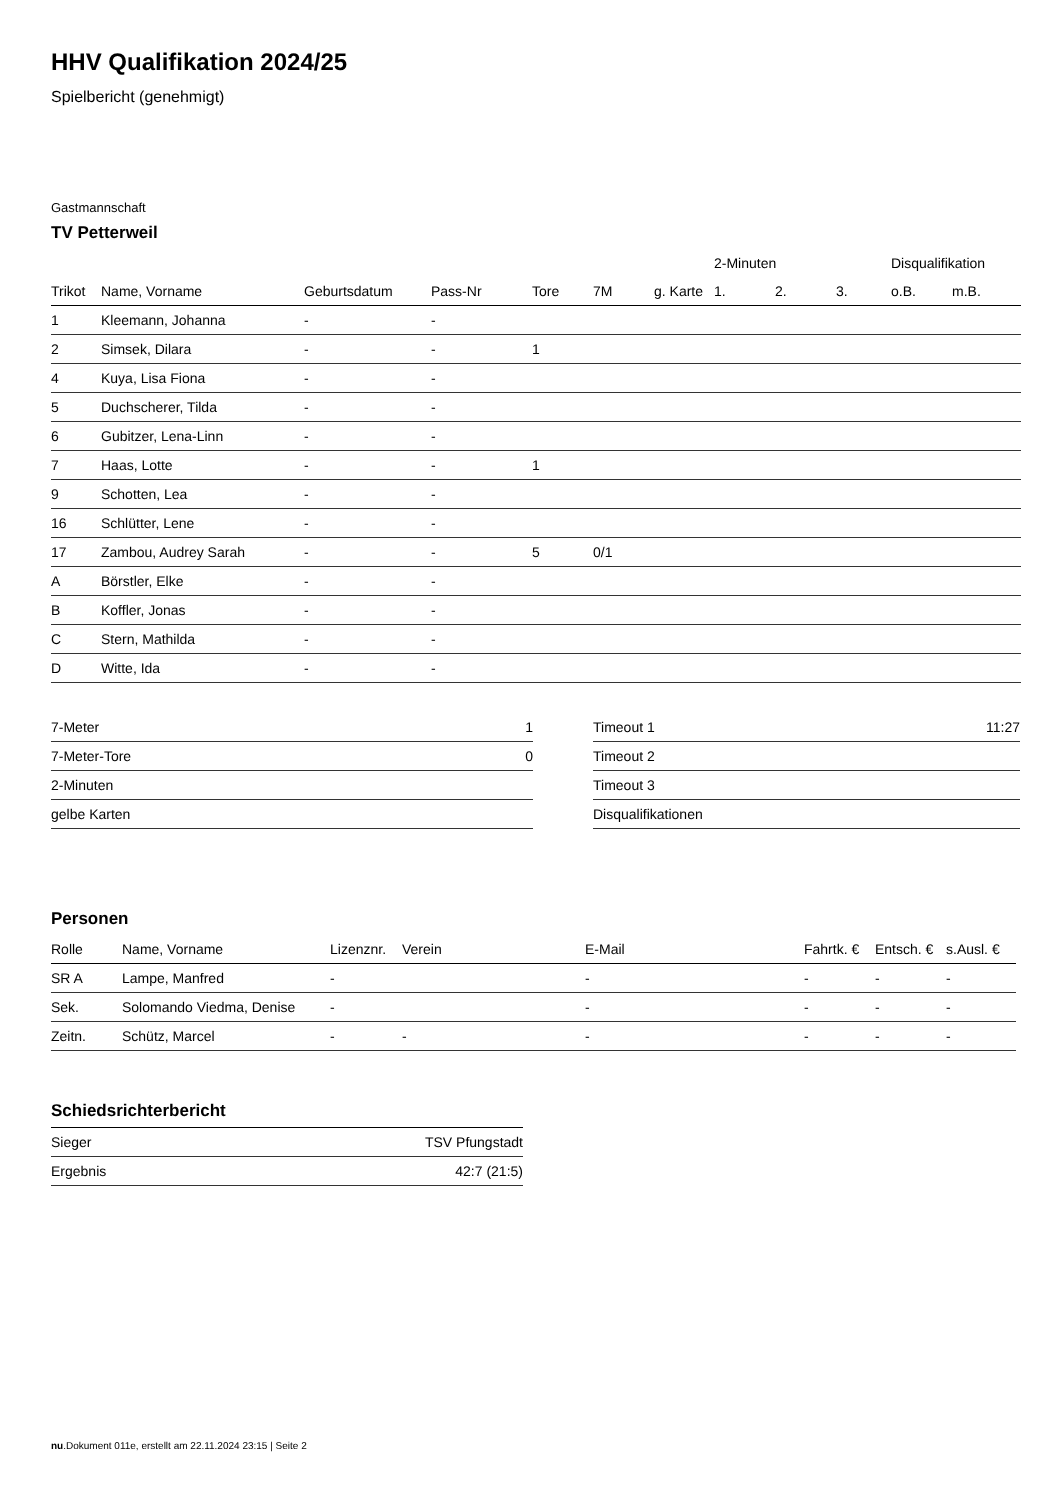HHV Qualifikation 2024/25
Spielbericht (genehmigt)
Gastmannschaft
TV Petterweil
| | | | | | | | 2-Minuten | | | Disqualifikation | |
| --- | --- | --- | --- | --- | --- | --- | --- | --- | --- | --- | --- |
| Trikot | Name, Vorname | Geburtsdatum | Pass-Nr | Tore | 7M | g. Karte | 1. | 2. | 3. | o.B. | m.B. |
| 1 | Kleemann, Johanna | - | - | | | | | | | | |
| 2 | Simsek, Dilara | - | - | 1 | | | | | | | |
| 4 | Kuya, Lisa Fiona | - | - | | | | | | | | |
| 5 | Duchscherer, Tilda | - | - | | | | | | | | |
| 6 | Gubitzer, Lena-Linn | - | - | | | | | | | | |
| 7 | Haas, Lotte | - | - | 1 | | | | | | | |
| 9 | Schotten, Lea | - | - | | | | | | | | |
| 16 | Schlütter, Lene | - | - | | | | | | | | |
| 17 | Zambou, Audrey Sarah | - | - | 5 | 0/1 | | | | | | |
| A | Börstler, Elke | - | - | | | | | | | | |
| B | Koffler, Jonas | - | - | | | | | | | | |
| C | Stern, Mathilda | - | - | | | | | | | | |
| D | Witte, Ida | - | - | | | | | | | | |
| 7-Meter | 1 |
| 7-Meter-Tore | 0 |
| 2-Minuten | |
| gelbe Karten | |
| Timeout 1 | 11:27 |
| Timeout 2 | |
| Timeout 3 | |
| Disqualifikationen | |
Personen
| Rolle | Name, Vorname | Lizenznr. | Verein | E-Mail | Fahrtk. € | Entsch. € | s.Ausl. € |
| --- | --- | --- | --- | --- | --- | --- | --- |
| SR A | Lampe, Manfred | - | | - | - | - | - |
| Sek. | Solomando Viedma, Denise | - | | - | - | - | - |
| Zeitn. | Schütz, Marcel | - | - | - | - | - | - |
Schiedsrichterbericht
| Sieger | TSV Pfungstadt |
| Ergebnis | 42:7 (21:5) |
nu.Dokument 011e, erstellt am 22.11.2024 23:15 | Seite 2